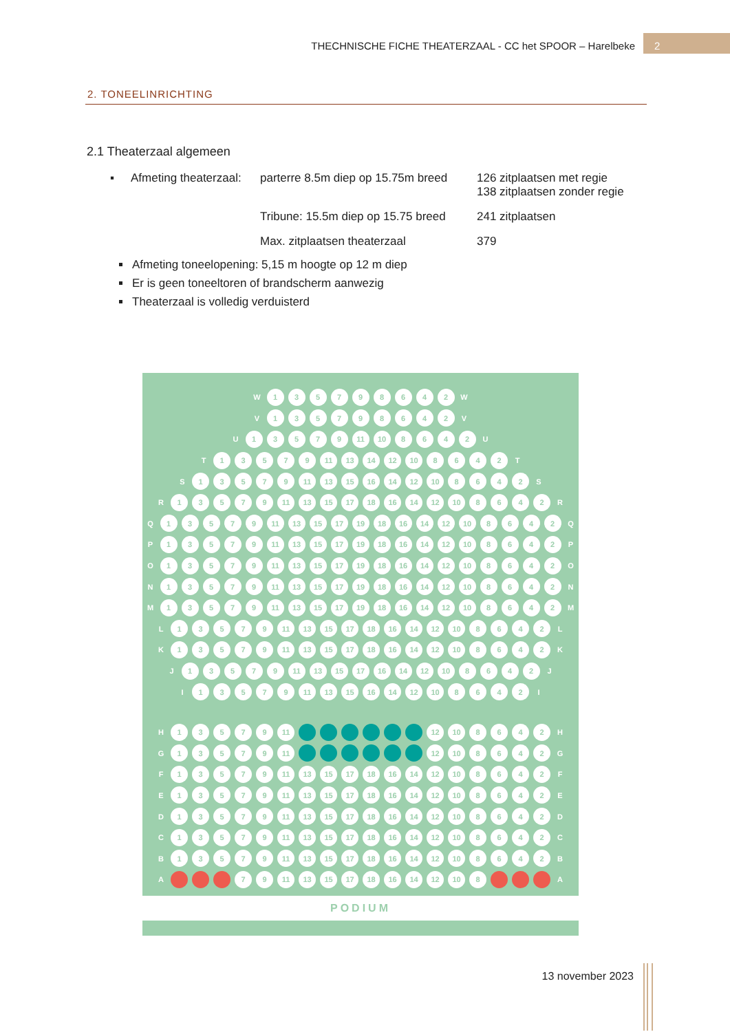THECHNISCHE FICHE THEATERZAAL - CC het SPOOR – Harelbeke
2
2. TONEELINRICHTING
2.1 Theaterzaal algemeen
▪ Afmeting theaterzaal:
parterre 8.5m diep op 15.75m breed
126 zitplaatsen met regie
138 zitplaatsen zonder regie
Tribune: 15.5m diep op 15.75 breed
241 zitplaatsen
Max. zitplaatsen theaterzaal 379
Afmeting toneelopening: 5,15 m hoogte op 12 m diep
Er is geen toneeltoren of brandscherm aanwezig
Theaterzaal is volledig verduisterd
W 135798642 W
V 135798642 V
U 13579 11 10 8642 U
T 13579 11 13 14 12 10 8642 T
S 13579 11 13 15 16 14 12 10 8642 S
R 13579 11 13 15 17 18 16 14 12 10 8642 R
Q 13579 11 13 15 17 19 18 16 14 12 10 8642 Q
P 13579 11 13 15 17 19 18 16 14 12 10 8642 P
O 13579 11 13 15 17 19 18 16 14 12 10 8642 O
N 13579 11 13 15 17 19 18 16 14 12 10 8642 N
M 13579 11 13 15 17 19 18 16 14 12 10 8642 M
L 13579 11 13 15 17 18 16 14 12 10 8642 L
K 13579 11 13 15 17 18 16 14 12 10 8642 K
J 13579 11 13 15 17 16 14 12 10 8642 J
I 13579 11 13 15 16 14 12 10 8642 I
H 13579 11 12 10 8642 H
G 13579 11 12 10 8642 G
F 13579 11 13 15 17 18 16 14 12 10 8642 F
E 13579 11 13 15 17 18 16 14 12 10 8642 E
D 13579 11 13 15 17 18 16 14 12 10 8642 D
C 13579 11 13 15 17 18 16 14 12 10 8642 C
B 13579 11 13 15 17 18 16 14 12 10 8642 B
A 7 9 11 13 15 17 18 16 14 12 10 8 A
PODIUM
13 november 2023